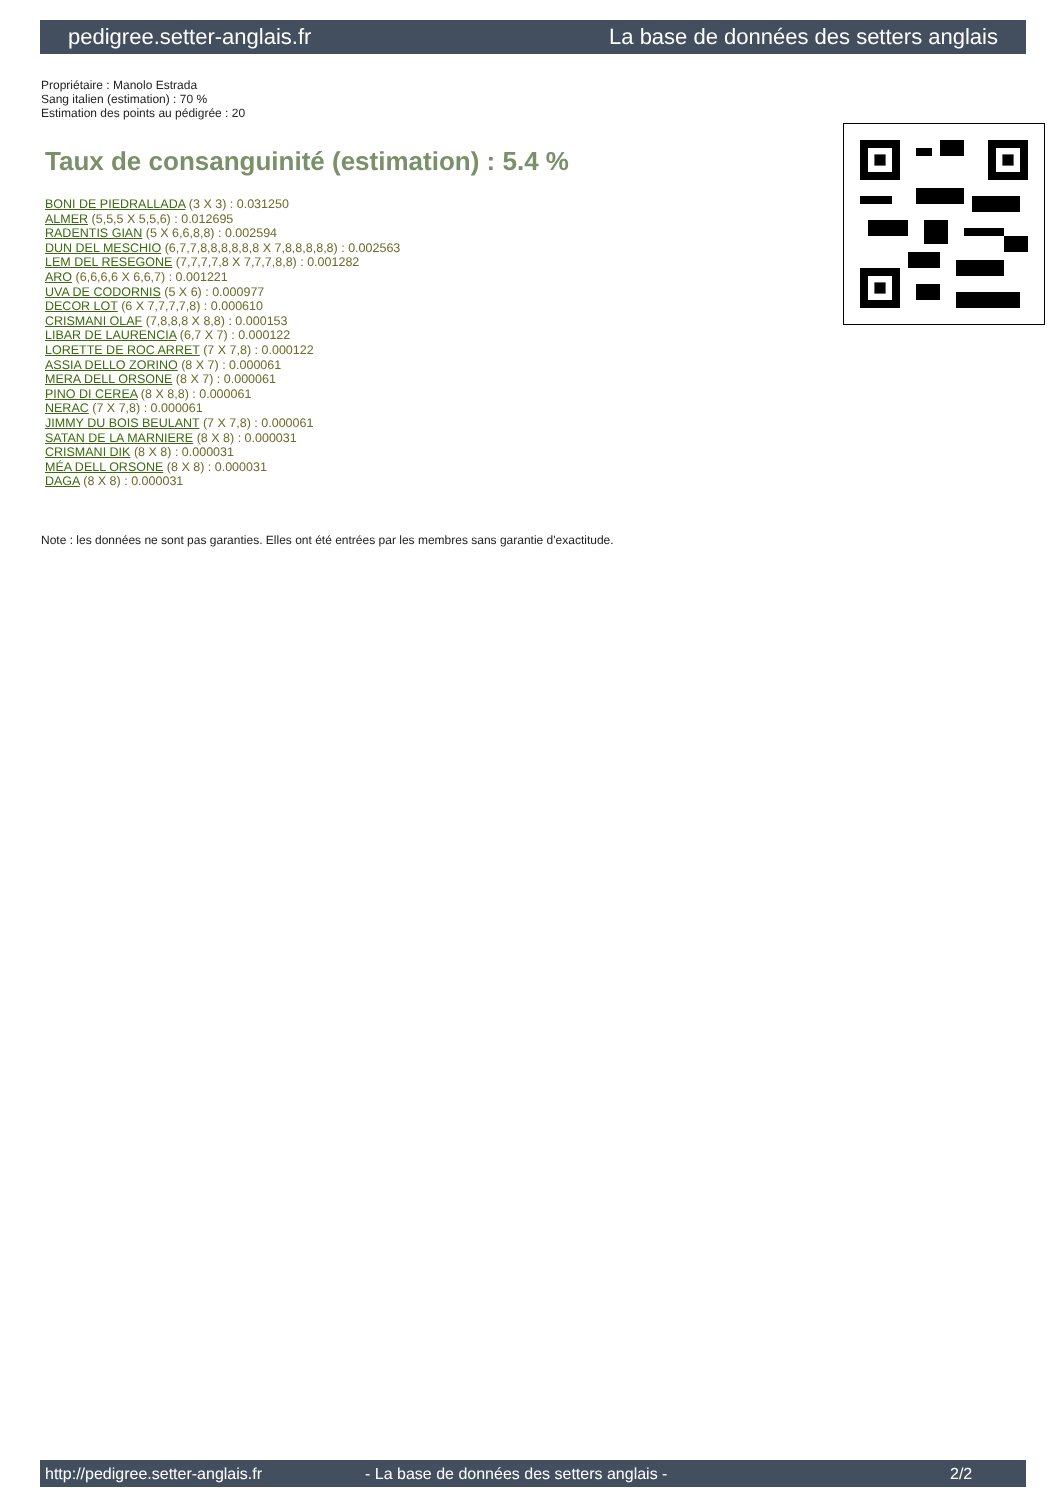pedigree.setter-anglais.fr La base de données des setters anglais
Propriétaire : Manolo Estrada
Sang italien (estimation) : 70 %
Estimation des points au pédigrée : 20
Taux de consanguinité (estimation) : 5.4 %
BONI DE PIEDRALLADA (3 X 3) : 0.031250
ALMER (5,5,5 X 5,5,6) : 0.012695
RADENTIS GIAN (5 X 6,6,8,8) : 0.002594
DUN DEL MESCHIO (6,7,7,8,8,8,8,8,8 X 7,8,8,8,8,8) : 0.002563
LEM DEL RESEGONE (7,7,7,7,8 X 7,7,7,8,8) : 0.001282
ARO (6,6,6,6 X 6,6,7) : 0.001221
UVA DE CODORNIS (5 X 6) : 0.000977
DECOR LOT (6 X 7,7,7,7,8) : 0.000610
CRISMANI OLAF (7,8,8,8 X 8,8) : 0.000153
LIBAR DE LAURENCIA (6,7 X 7) : 0.000122
LORETTE DE ROC ARRET (7 X 7,8) : 0.000122
ASSIA DELLO ZORINO (8 X 7) : 0.000061
MERA DELL ORSONE (8 X 7) : 0.000061
PINO DI CEREA (8 X 8,8) : 0.000061
NERAC (7 X 7,8) : 0.000061
JIMMY DU BOIS BEULANT (7 X 7,8) : 0.000061
SATAN DE LA MARNIERE (8 X 8) : 0.000031
CRISMANI DIK (8 X 8) : 0.000031
MÉA DELL ORSONE (8 X 8) : 0.000031
DAGA (8 X 8) : 0.000031
Note : les données ne sont pas garanties. Elles ont été entrées par les membres sans garantie d'exactitude.
http://pedigree.setter-anglais.fr - La base de données des setters anglais - 2/2